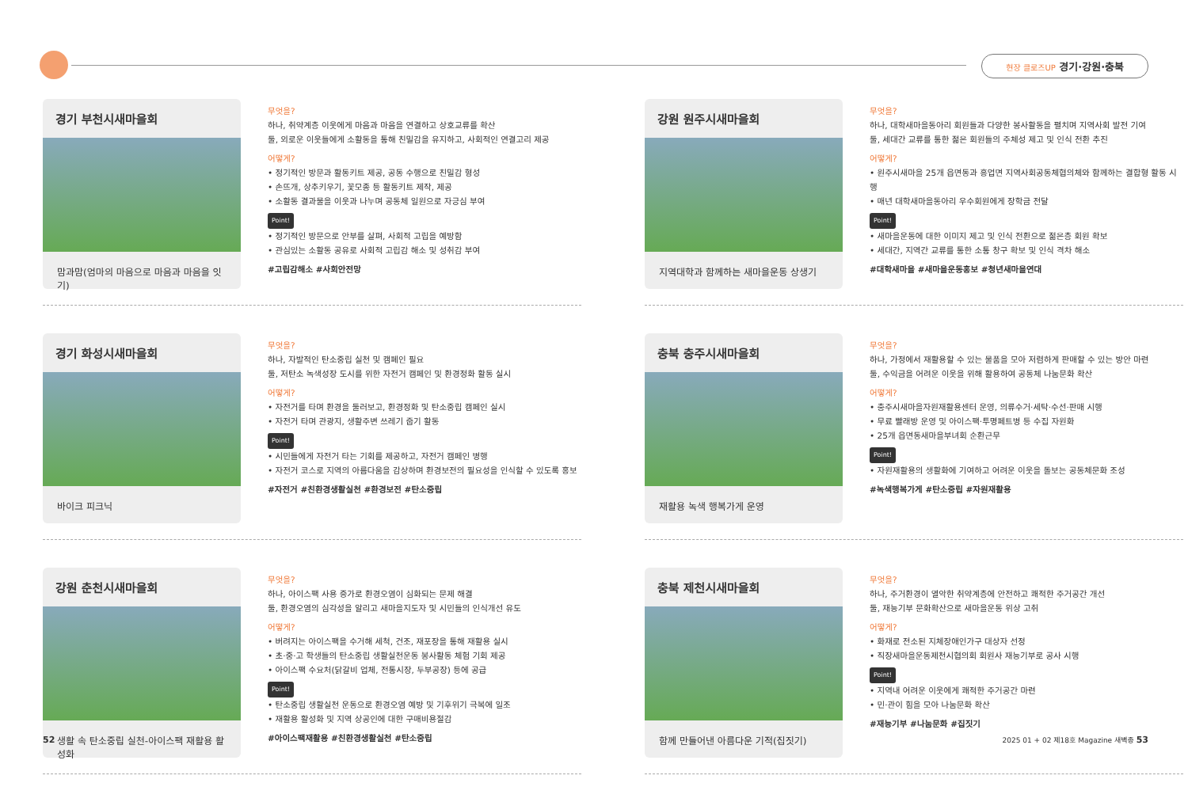현장 클로즈UP 경기·강원·충북
경기 부천시새마을회
맘과맘(엄마의 마음으로 마음과 마음을 잇기)
무엇을?
하나, 취약계층 이웃에게 마음과 마음을 연결하고 상호교류를 확산
둘, 외로운 이웃들에게 소활동을 통해 친밀감을 유지하고, 사회적인 연결고리 제공
어떻게?
• 정기적인 방문과 활동키트 제공, 공동 수행으로 친밀감 형성
• 손뜨개, 상추키우기, 꽃모종 등 활동키트 제작, 제공
• 소활동 결과물을 이웃과 나누며 공동체 일원으로 자긍심 부여
Point!
• 정기적인 방문으로 안부를 살펴, 사회적 고립을 예방함
• 관심있는 소활동 공유로 사회적 고립감 해소 및 성취감 부여
#고립감해소 #사회안전망
강원 원주시새마을회
지역대학과 함께하는 새마을운동 상생기
무엇을?
하나, 대학새마을동아리 회원들과 다양한 봉사활동을 펼치며 지역사회 발전 기여
둘, 세대간 교류를 통한 젊은 회원들의 주체성 제고 및 인식 전환 추진
어떻게?
• 원주시새마을 25개 읍면동과 흥업면 지역사회공동체협의체와 함께하는 결합형 활동 시행
• 매년 대학새마을동아리 우수회원에게 장학금 전달
Point!
• 새마을운동에 대한 이미지 제고 및 인식 전환으로 젊은층 회원 확보
• 세대간, 지역간 교류를 통한 소통 창구 확보 및 인식 격차 해소
#대학새마을 #새마을운동홍보 #청년새마을연대
경기 화성시새마을회
바이크 피크닉
무엇을?
하나, 자발적인 탄소중립 실천 및 캠페인 필요
둘, 저탄소 녹색성장 도시를 위한 자전거 캠페인 및 환경정화 활동 실시
어떻게?
• 자전거를 타며 환경을 둘러보고, 환경정화 및 탄소중립 캠페인 실시
• 자전거 타며 관광지, 생활주변 쓰레기 줍기 활동
Point!
• 시민들에게 자전거 타는 기회를 제공하고, 자전거 캠페인 병행
• 자전거 코스로 지역의 아름다움을 감상하며 환경보전의 필요성을 인식할 수 있도록 홍보
#자전거 #친환경생활실천 #환경보전 #탄소중립
충북 충주시새마을회
재활용 녹색 행복가게 운영
무엇을?
하나, 가정에서 재활용할 수 있는 물품을 모아 저렴하게 판매할 수 있는 방안 마련
둘, 수익금을 어려운 이웃을 위해 활용하여 공동체 나눔문화 확산
어떻게?
• 충주시새마을자원재활용센터 운영, 의류수거·세탁·수선·판매 시행
• 무료 빨래방 운영 및 아이스팩·투명페트병 등 수집 자원화
• 25개 읍면동새마을부녀회 순환근무
Point!
• 자원재활용의 생활화에 기여하고 어려운 이웃을 돌보는 공동체문화 조성
#녹색행복가게 #탄소중립 #자원재활용
강원 춘천시새마을회
생활 속 탄소중립 실천-아이스팩 재활용 활성화
무엇을?
하나, 아이스팩 사용 증가로 환경오염이 심화되는 문제 해결
둘, 환경오염의 심각성을 알리고 새마을지도자 및 시민들의 인식개선 유도
어떻게?
• 버려지는 아이스팩을 수거해 세척, 건조, 재포장을 통해 재활용 실시
• 초·중·고 학생들의 탄소중립 생활실천운동 봉사활동 체험 기회 제공
• 아이스팩 수요처(닭갈비 업체, 전통시장, 두부공장) 등에 공급
Point!
• 탄소중립 생활실천 운동으로 환경오염 예방 및 기후위기 극복에 일조
• 재활용 활성화 및 지역 상공인에 대한 구매비용절감
#아이스팩재활용 #친환경생활실천 #탄소중립
충북 제천시새마을회
함께 만들어낸 아름다운 기적(집짓기)
무엇을?
하나, 주거환경이 열악한 취약계층에 안전하고 쾌적한 주거공간 개선
둘, 재능기부 문화확산으로 새마을운동 위상 고취
어떻게?
• 화재로 전소된 지체장애인가구 대상자 선정
• 직장새마을운동제천시협의회 회원사 재능기부로 공사 시행
Point!
• 지역내 어려운 이웃에게 쾌적한 주거공간 마련
• 민·관이 힘을 모아 나눔문화 확산
#재능기부 #나눔문화 #집짓기
52 2025 01 + 02 제18호 Magazine 새벽종 53